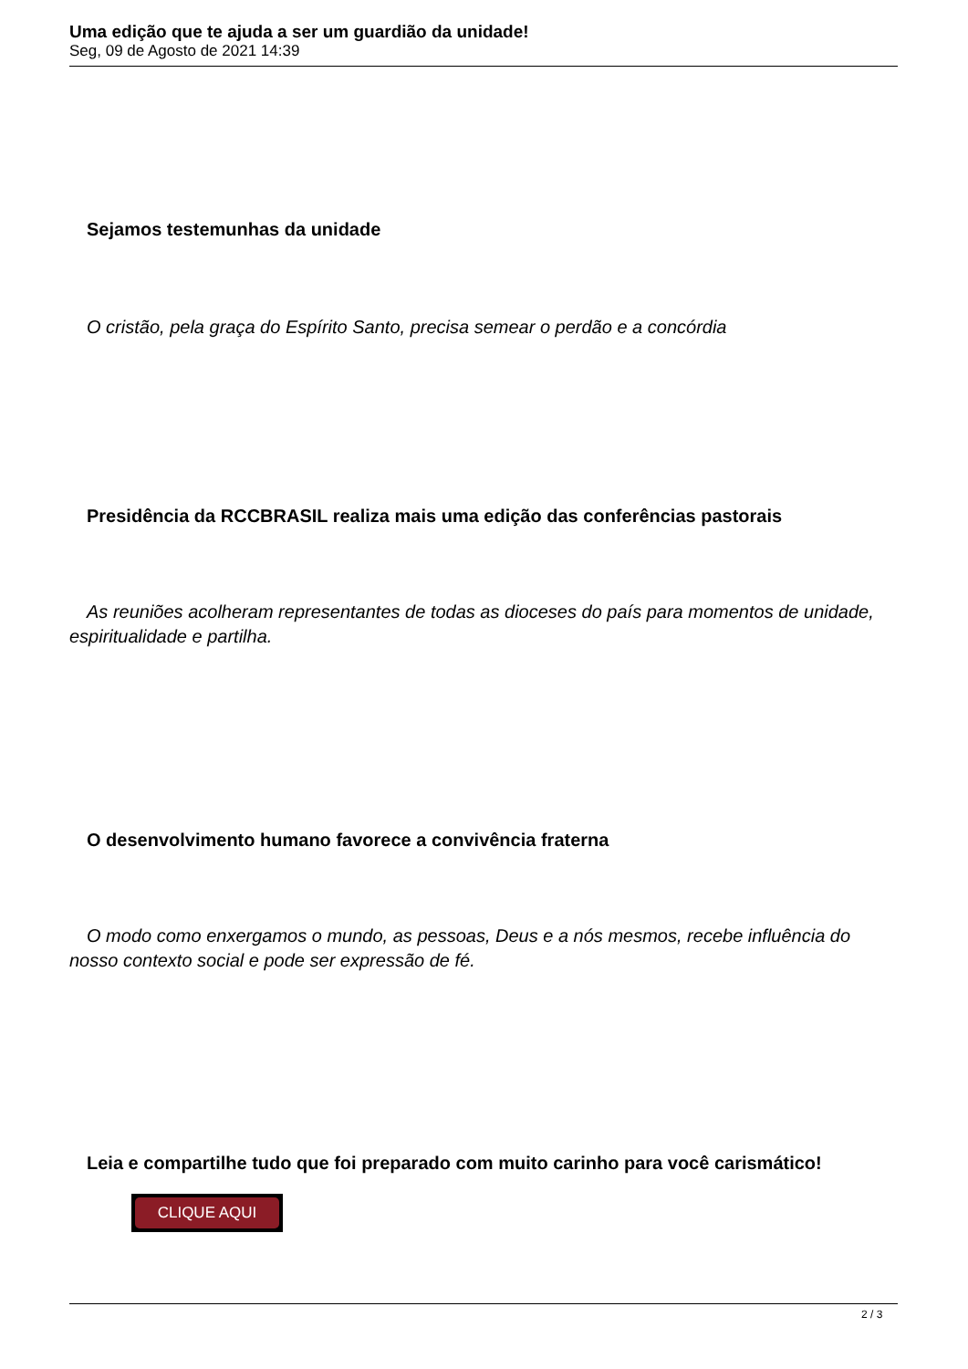Uma edição que te ajuda a ser um guardião da unidade!
Seg, 09 de Agosto de 2021 14:39
Sejamos testemunhas da unidade
O cristão, pela graça do Espírito Santo, precisa semear o perdão e a concórdia
Presidência da RCCBRASIL realiza mais uma edição das conferências pastorais
As reuniões acolheram representantes de todas as dioceses do país para momentos de unidade, espiritualidade e partilha.
O desenvolvimento humano favorece a convivência fraterna
O modo como enxergamos o mundo, as pessoas, Deus e a nós mesmos, recebe influência do nosso contexto social e pode ser expressão de fé.
Leia e compartilhe tudo que foi preparado com muito carinho para você carismático!
CLIQUE AQUI
2 / 3